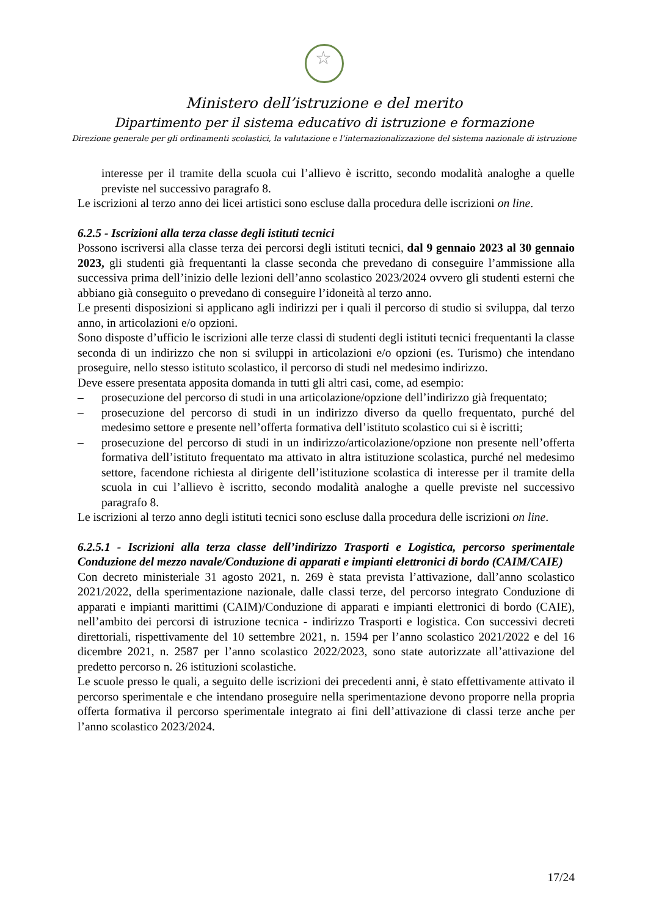☆
Ministero dell’istruzione e del merito
Dipartimento per il sistema educativo di istruzione e formazione
Direzione generale per gli ordinamenti scolastici, la valutazione e l’internazionalizzazione del sistema nazionale di istruzione
interesse per il tramite della scuola cui l’allievo è iscritto, secondo modalità analoghe a quelle previste nel successivo paragrafo 8.
Le iscrizioni al terzo anno dei licei artistici sono escluse dalla procedura delle iscrizioni on line.
6.2.5 - Iscrizioni alla terza classe degli istituti tecnici
Possono iscriversi alla classe terza dei percorsi degli istituti tecnici, dal 9 gennaio 2023 al 30 gennaio 2023, gli studenti già frequentanti la classe seconda che prevedano di conseguire l’ammissione alla successiva prima dell’inizio delle lezioni dell’anno scolastico 2023/2024 ovvero gli studenti esterni che abbiano già conseguito o prevedano di conseguire l’idoneità al terzo anno.
Le presenti disposizioni si applicano agli indirizzi per i quali il percorso di studio si sviluppa, dal terzo anno, in articolazioni e/o opzioni.
Sono disposte d’ufficio le iscrizioni alle terze classi di studenti degli istituti tecnici frequentanti la classe seconda di un indirizzo che non si sviluppi in articolazioni e/o opzioni (es. Turismo) che intendano proseguire, nello stesso istituto scolastico, il percorso di studi nel medesimo indirizzo.
Deve essere presentata apposita domanda in tutti gli altri casi, come, ad esempio:
– prosecuzione del percorso di studi in una articolazione/opzione dell’indirizzo già frequentato;
– prosecuzione del percorso di studi in un indirizzo diverso da quello frequentato, purché del medesimo settore e presente nell’offerta formativa dell’istituto scolastico cui si è iscritti;
– prosecuzione del percorso di studi in un indirizzo/articolazione/opzione non presente nell’offerta formativa dell’istituto frequentato ma attivato in altra istituzione scolastica, purché nel medesimo settore, facendone richiesta al dirigente dell’istituzione scolastica di interesse per il tramite della scuola in cui l’allievo è iscritto, secondo modalità analoghe a quelle previste nel successivo paragrafo 8.
Le iscrizioni al terzo anno degli istituti tecnici sono escluse dalla procedura delle iscrizioni on line.
6.2.5.1 - Iscrizioni alla terza classe dell’indirizzo Trasporti e Logistica, percorso sperimentale Conduzione del mezzo navale/Conduzione di apparati e impianti elettronici di bordo (CAIM/CAIE)
Con decreto ministeriale 31 agosto 2021, n. 269 è stata prevista l’attivazione, dall’anno scolastico 2021/2022, della sperimentazione nazionale, dalle classi terze, del percorso integrato Conduzione di apparati e impianti marittimi (CAIM)/Conduzione di apparati e impianti elettronici di bordo (CAIE), nell’ambito dei percorsi di istruzione tecnica - indirizzo Trasporti e logistica. Con successivi decreti direttoriali, rispettivamente del 10 settembre 2021, n. 1594 per l’anno scolastico 2021/2022 e del 16 dicembre 2021, n. 2587 per l’anno scolastico 2022/2023, sono state autorizzate all’attivazione del predetto percorso n. 26 istituzioni scolastiche.
Le scuole presso le quali, a seguito delle iscrizioni dei precedenti anni, è stato effettivamente attivato il percorso sperimentale e che intendano proseguire nella sperimentazione devono proporre nella propria offerta formativa il percorso sperimentale integrato ai fini dell’attivazione di classi terze anche per l’anno scolastico 2023/2024.
17/24